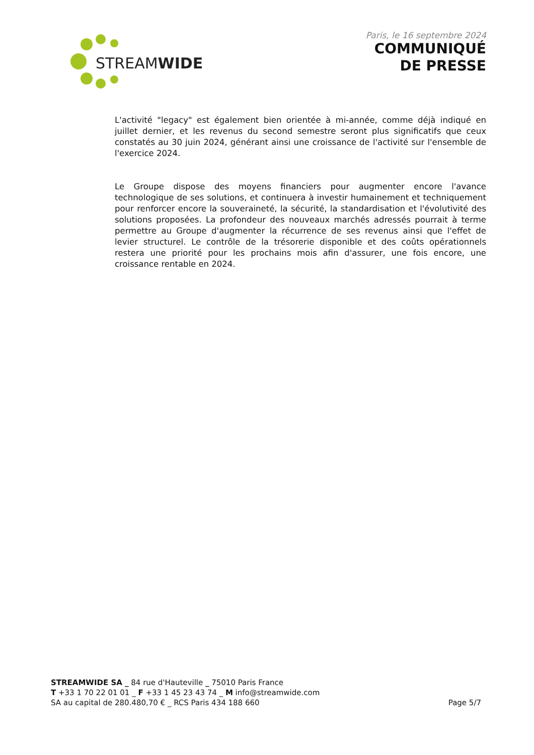STREAMWIDE
Paris, le 16 septembre 2024
COMMUNIQUÉ
DE PRESSE
L'activité "legacy" est également bien orientée à mi-année, comme déjà indiqué en juillet dernier, et les revenus du second semestre seront plus significatifs que ceux constatés au 30 juin 2024, générant ainsi une croissance de l'activité sur l'ensemble de l'exercice 2024.
Le Groupe dispose des moyens financiers pour augmenter encore l'avance technologique de ses solutions, et continuera à investir humainement et techniquement pour renforcer encore la souveraineté, la sécurité, la standardisation et l'évolutivité des solutions proposées. La profondeur des nouveaux marchés adressés pourrait à terme permettre au Groupe d'augmenter la récurrence de ses revenus ainsi que l'effet de levier structurel. Le contrôle de la trésorerie disponible et des coûts opérationnels restera une priorité pour les prochains mois afin d'assurer, une fois encore, une croissance rentable en 2024.
STREAMWIDE SA _ 84 rue d'Hauteville _ 75010 Paris France
T +33 1 70 22 01 01 _ F +33 1 45 23 43 74 _ M info@streamwide.com
SA au capital de 280.480,70 € _ RCS Paris 434 188 660
Page 5/7